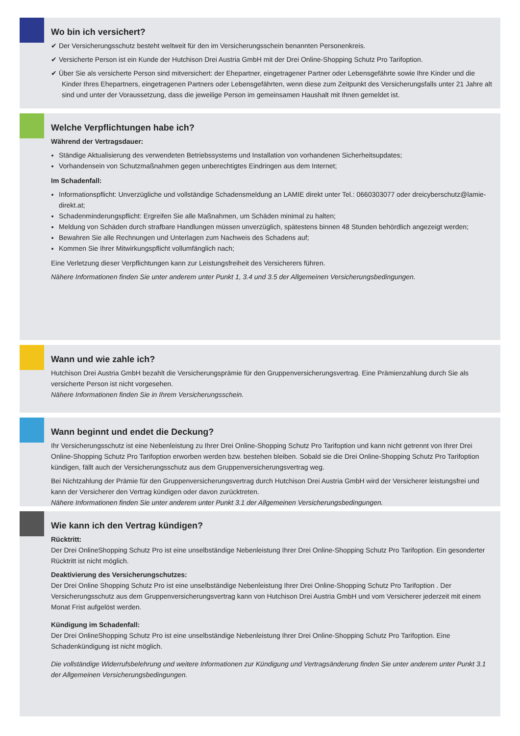Wo bin ich versichert?
✔ Der Versicherungsschutz besteht weltweit für den im Versicherungsschein benannten Personenkreis.
✔ Versicherte Person ist ein Kunde der Hutchison Drei Austria GmbH mit der Drei Online-Shopping Schutz Pro Tarifoption.
✔ Über Sie als versicherte Person sind mitversichert: der Ehepartner, eingetragener Partner oder Lebensgefährte sowie Ihre Kinder und die Kinder Ihres Ehepartners, eingetragenen Partners oder Lebensgefährten, wenn diese zum Zeitpunkt des Versicherungsfalls unter 21 Jahre alt sind und unter der Voraussetzung, dass die jeweilige Person im gemeinsamen Haushalt mit Ihnen gemeldet ist.
Welche Verpflichtungen habe ich?
Während der Vertragsdauer:
Ständige Aktualisierung des verwendeten Betriebssystems und Installation von vorhandenen Sicherheitsupdates;
Vorhandensein von Schutzmaßnahmen gegen unberechtigtes Eindringen aus dem Internet;
Im Schadenfall:
Informationspflicht: Unverzügliche und vollständige Schadensmeldung an LAMIE direkt unter Tel.: 0660303077 oder dreicyberschutz@lamie-direkt.at;
Schadenminderungspflicht: Ergreifen Sie alle Maßnahmen, um Schäden minimal zu halten;
Meldung von Schäden durch strafbare Handlungen müssen unverzüglich, spätestens binnen 48 Stunden behördlich angezeigt werden;
Bewahren Sie alle Rechnungen und Unterlagen zum Nachweis des Schadens auf;
Kommen Sie Ihrer Mitwirkungspflicht vollumfänglich nach;
Eine Verletzung dieser Verpflichtungen kann zur Leistungsfreiheit des Versicherers führen.
Nähere Informationen finden Sie unter anderem unter Punkt 1, 3.4 und 3.5 der Allgemeinen Versicherungsbedingungen.
Wann und wie zahle ich?
Hutchison Drei Austria GmbH bezahlt die Versicherungsprämie für den Gruppenversicherungsvertrag. Eine Prämienzahlung durch Sie als versicherte Person ist nicht vorgesehen.
Nähere Informationen finden Sie in Ihrem Versicherungsschein.
Wann beginnt und endet die Deckung?
Ihr Versicherungsschutz ist eine Nebenleistung zu Ihrer Drei Online-Shopping Schutz Pro Tarifoption und kann nicht getrennt von Ihrer Drei Online-Shopping Schutz Pro Tarifoption erworben werden bzw. bestehen bleiben. Sobald sie die Drei Online-Shopping Schutz Pro Tarifoption kündigen, fällt auch der Versicherungsschutz aus dem Gruppenversicherungsvertrag weg.
Bei Nichtzahlung der Prämie für den Gruppenversicherungsvertrag durch Hutchison Drei Austria GmbH wird der Versicherer leistungsfrei und kann der Versicherer den Vertrag kündigen oder davon zurücktreten.
Nähere Informationen finden Sie unter anderem unter Punkt 3.1 der Allgemeinen Versicherungsbedingungen.
Wie kann ich den Vertrag kündigen?
Rücktritt:
Der Drei OnlineShopping Schutz Pro ist eine unselbständige Nebenleistung Ihrer Drei Online-Shopping Schutz Pro Tarifoption. Ein gesonderter Rücktritt ist nicht möglich.
Deaktivierung des Versicherungschutzes:
Der Drei Online Shopping Schutz Pro ist eine unselbständige Nebenleistung Ihrer Drei Online-Shopping Schutz Pro Tarifoption . Der Versicherungsschutz aus dem Gruppenversicherungsvertrag kann von Hutchison Drei Austria GmbH und vom Versicherer jederzeit mit einem Monat Frist aufgelöst werden.
Kündigung im Schadenfall:
Der Drei OnlineShopping Schutz Pro ist eine unselbständige Nebenleistung Ihrer Drei Online-Shopping Schutz Pro Tarifoption. Eine Schadenkündigung ist nicht möglich.
Die vollständige Widerrufsbelehrung und weitere Informationen zur Kündigung und Vertragsänderung finden Sie unter anderem unter Punkt 3.1 der Allgemeinen Versicherungsbedingungen.